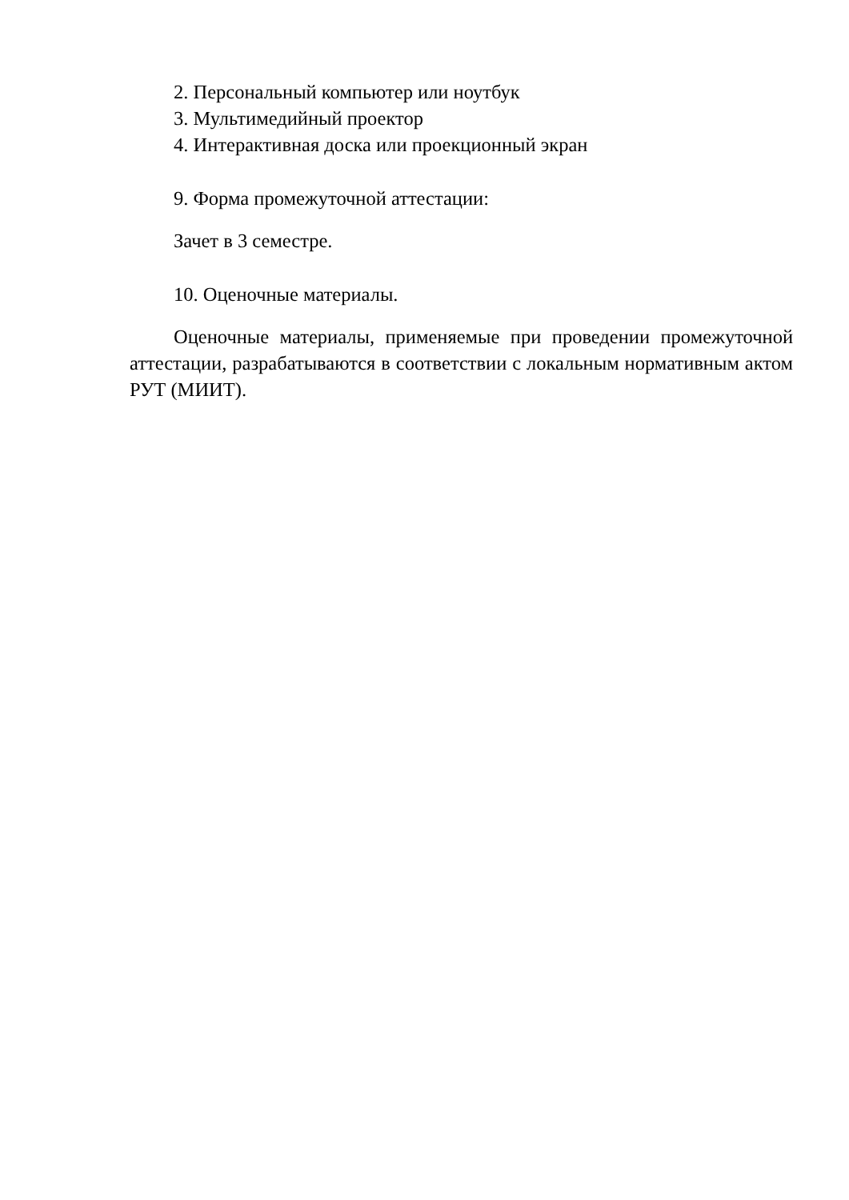2. Персональный компьютер или ноутбук
3. Мультимедийный проектор
4. Интерактивная доска или проекционный экран
9. Форма промежуточной аттестации:
Зачет в 3 семестре.
10. Оценочные материалы.
Оценочные материалы, применяемые при проведении промежуточной аттестации, разрабатываются в соответствии с локальным нормативным актом РУТ (МИИТ).